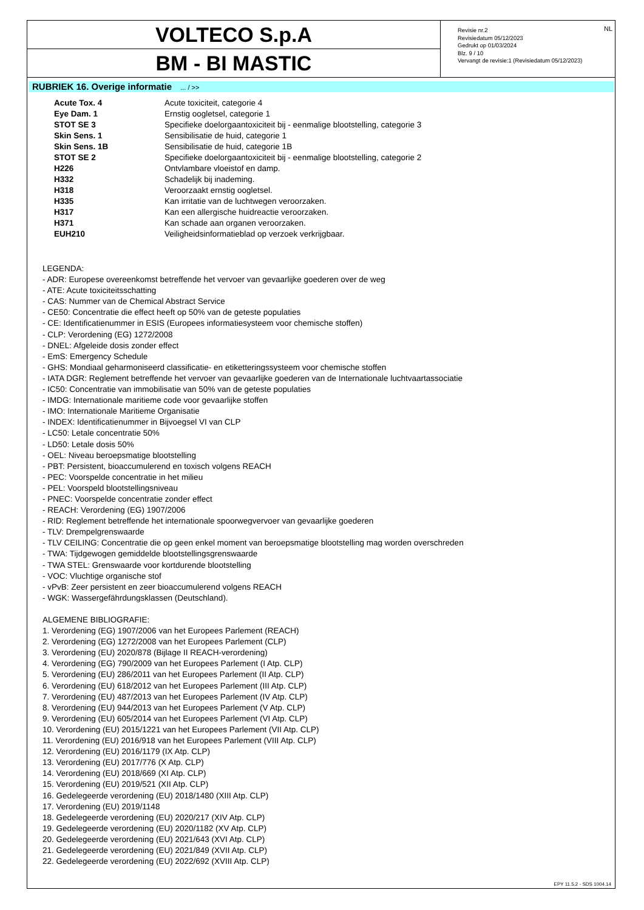VOLTECO S.p.A
BM - BI MASTIC
Revisie nr.2
Revisiedatum 05/12/2023
Gedrukt op 01/03/2024
Blz. 9 / 10
Vervangt de revisie:1 (Revisiedatum 05/12/2023)
NL
RUBRIEK 16. Overige informatie ... / >>
| Acute Tox. 4 | Acute toxiciteit, categorie 4 |
| Eye Dam. 1 | Ernstig oogletsel, categorie 1 |
| STOT SE 3 | Specifieke doelorgaantoxiciteit bij - eenmalige blootstelling, categorie 3 |
| Skin Sens. 1 | Sensibilisatie de huid, categorie 1 |
| Skin Sens. 1B | Sensibilisatie de huid, categorie 1B |
| STOT SE 2 | Specifieke doelorgaantoxiciteit bij - eenmalige blootstelling, categorie 2 |
| H226 | Ontvlambare vloeistof en damp. |
| H332 | Schadelijk bij inademing. |
| H318 | Veroorzaakt ernstig oogletsel. |
| H335 | Kan irritatie van de luchtwegen veroorzaken. |
| H317 | Kan een allergische huidreactie veroorzaken. |
| H371 | Kan schade aan organen veroorzaken. |
| EUH210 | Veiligheidsinformatieblad op verzoek verkrijgbaar. |
LEGENDA:
- ADR: Europese overeenkomst betreffende het vervoer van gevaarlijke goederen over de weg
- ATE: Acute toxiciteitsschatting
- CAS: Nummer van de Chemical Abstract Service
- CE50: Concentratie die effect heeft op 50% van de geteste populaties
- CE: Identificatienummer in ESIS (Europees informatiesysteem voor chemische stoffen)
- CLP: Verordening (EG) 1272/2008
- DNEL: Afgeleide dosis zonder effect
- EmS: Emergency Schedule
- GHS: Mondiaal geharmoniseerd classificatie- en etiketteringssysteem voor chemische stoffen
- IATA DGR: Reglement betreffende het vervoer van gevaarlijke goederen van de Internationale luchtvaartassociatie
- IC50: Concentratie van immobilisatie van 50% van de geteste populaties
- IMDG: Internationale maritieme code voor gevaarlijke stoffen
- IMO: Internationale Maritieme Organisatie
- INDEX: Identificatienummer in Bijvoegsel VI van CLP
- LC50: Letale concentratie 50%
- LD50: Letale dosis 50%
- OEL: Niveau beroepsmatige blootstelling
- PBT: Persistent, bioaccumulerend en toxisch volgens REACH
- PEC: Voorspelde concentratie in het milieu
- PEL: Voorspeld blootstellingsniveau
- PNEC: Voorspelde concentratie zonder effect
- REACH: Verordening (EG) 1907/2006
- RID: Reglement betreffende het internationale spoorwegvervoer van gevaarlijke goederen
- TLV: Drempelgrenswaarde
- TLV CEILING: Concentratie die op geen enkel moment van beroepsmatige blootstelling mag worden overschreden
- TWA: Tijdgewogen gemiddelde blootstellingsgrenswaarde
- TWA STEL: Grenswaarde voor kortdurende blootstelling
- VOC: Vluchtige organische stof
- vPvB: Zeer persistent en zeer bioaccumulerend volgens REACH
- WGK: Wassergefährdungsklassen (Deutschland).
ALGEMENE BIBLIOGRAFIE:
1. Verordening (EG) 1907/2006 van het Europees Parlement (REACH)
2. Verordening (EG) 1272/2008 van het Europees Parlement (CLP)
3. Verordening (EU) 2020/878 (Bijlage II REACH-verordening)
4. Verordening (EG) 790/2009 van het Europees Parlement (I Atp. CLP)
5. Verordening (EU) 286/2011 van het Europees Parlement (II Atp. CLP)
6. Verordening (EU) 618/2012 van het Europees Parlement (III Atp. CLP)
7. Verordening (EU) 487/2013 van het Europees Parlement (IV Atp. CLP)
8. Verordening (EU) 944/2013 van het Europees Parlement (V Atp. CLP)
9. Verordening (EU) 605/2014 van het Europees Parlement (VI Atp. CLP)
10. Verordening (EU) 2015/1221 van het Europees Parlement (VII Atp. CLP)
11. Verordening (EU) 2016/918 van het Europees Parlement (VIII Atp. CLP)
12. Verordening (EU) 2016/1179 (IX Atp. CLP)
13. Verordening (EU) 2017/776 (X Atp. CLP)
14. Verordening (EU) 2018/669 (XI Atp. CLP)
15. Verordening (EU) 2019/521 (XII Atp. CLP)
16. Gedelegeerde verordening (EU) 2018/1480 (XIII Atp. CLP)
17. Verordening (EU) 2019/1148
18. Gedelegeerde verordening (EU) 2020/217 (XIV Atp. CLP)
19. Gedelegeerde verordening (EU) 2020/1182 (XV Atp. CLP)
20. Gedelegeerde verordening (EU) 2021/643 (XVI Atp. CLP)
21. Gedelegeerde verordening (EU) 2021/849 (XVII Atp. CLP)
22. Gedelegeerde verordening (EU) 2022/692 (XVIII Atp. CLP)
EPY 11.5.2 - SDS 1004.14